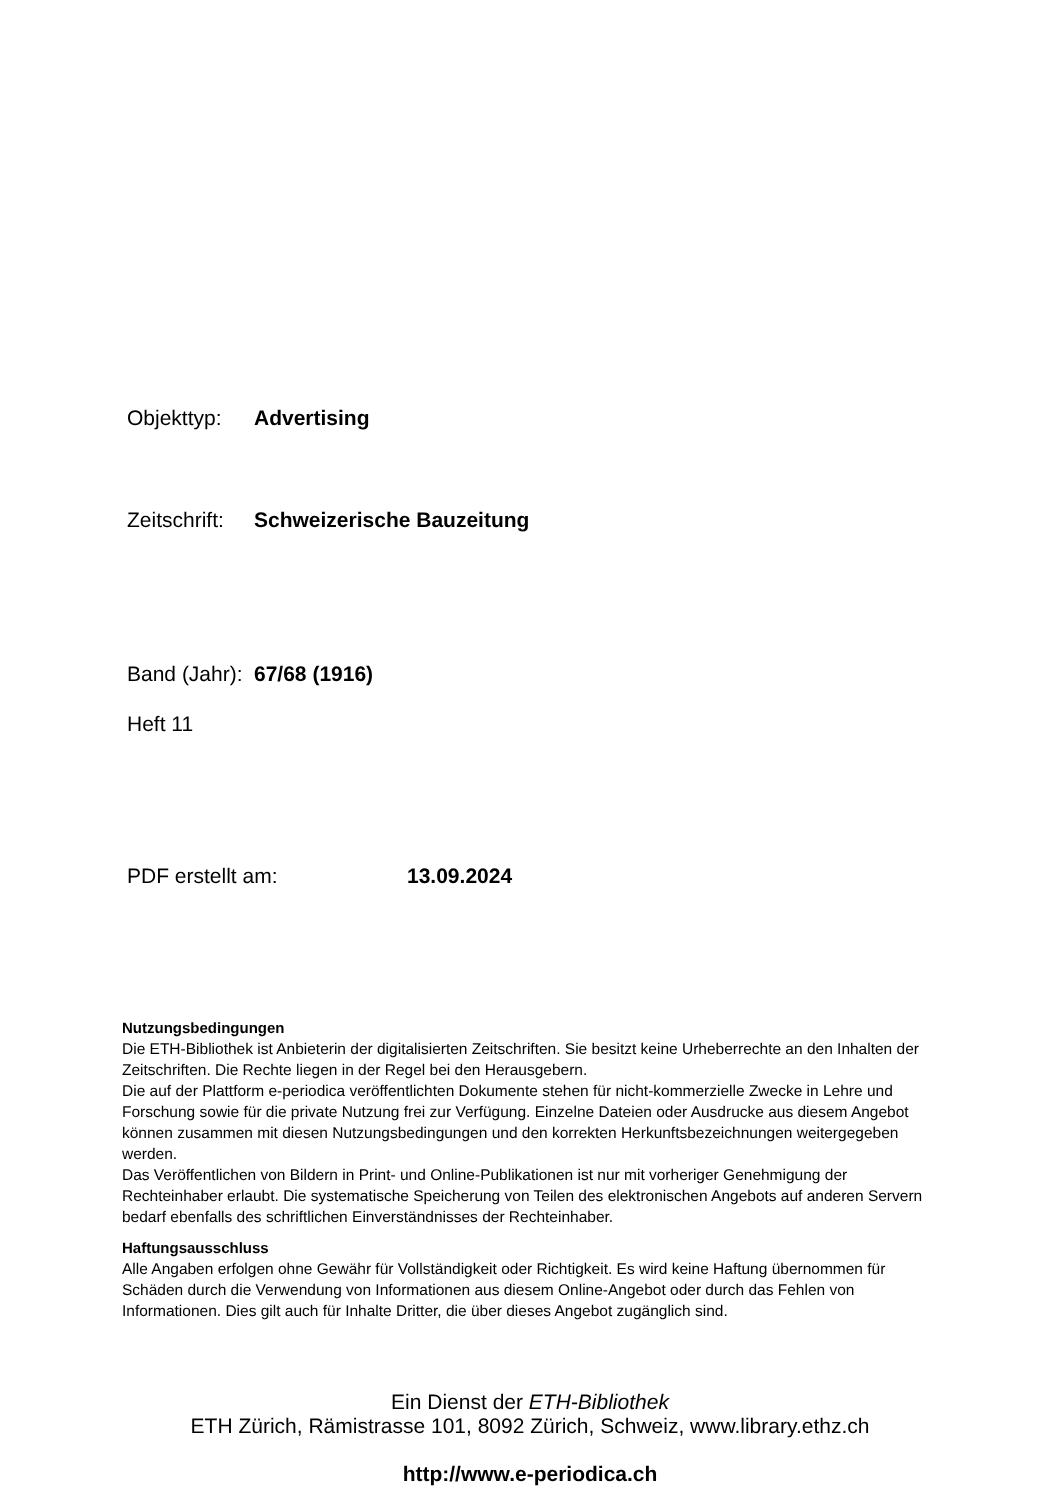Objekttyp: Advertising
Zeitschrift: Schweizerische Bauzeitung
Band (Jahr): 67/68 (1916)
Heft 11
PDF erstellt am: 13.09.2024
Nutzungsbedingungen
Die ETH-Bibliothek ist Anbieterin der digitalisierten Zeitschriften. Sie besitzt keine Urheberrechte an den Inhalten der Zeitschriften. Die Rechte liegen in der Regel bei den Herausgebern.
Die auf der Plattform e-periodica veröffentlichten Dokumente stehen für nicht-kommerzielle Zwecke in Lehre und Forschung sowie für die private Nutzung frei zur Verfügung. Einzelne Dateien oder Ausdrucke aus diesem Angebot können zusammen mit diesen Nutzungsbedingungen und den korrekten Herkunftsbezeichnungen weitergegeben werden.
Das Veröffentlichen von Bildern in Print- und Online-Publikationen ist nur mit vorheriger Genehmigung der Rechteinhaber erlaubt. Die systematische Speicherung von Teilen des elektronischen Angebots auf anderen Servern bedarf ebenfalls des schriftlichen Einverständnisses der Rechteinhaber.
Haftungsausschluss
Alle Angaben erfolgen ohne Gewähr für Vollständigkeit oder Richtigkeit. Es wird keine Haftung übernommen für Schäden durch die Verwendung von Informationen aus diesem Online-Angebot oder durch das Fehlen von Informationen. Dies gilt auch für Inhalte Dritter, die über dieses Angebot zugänglich sind.
Ein Dienst der ETH-Bibliothek
ETH Zürich, Rämistrasse 101, 8092 Zürich, Schweiz, www.library.ethz.ch
http://www.e-periodica.ch